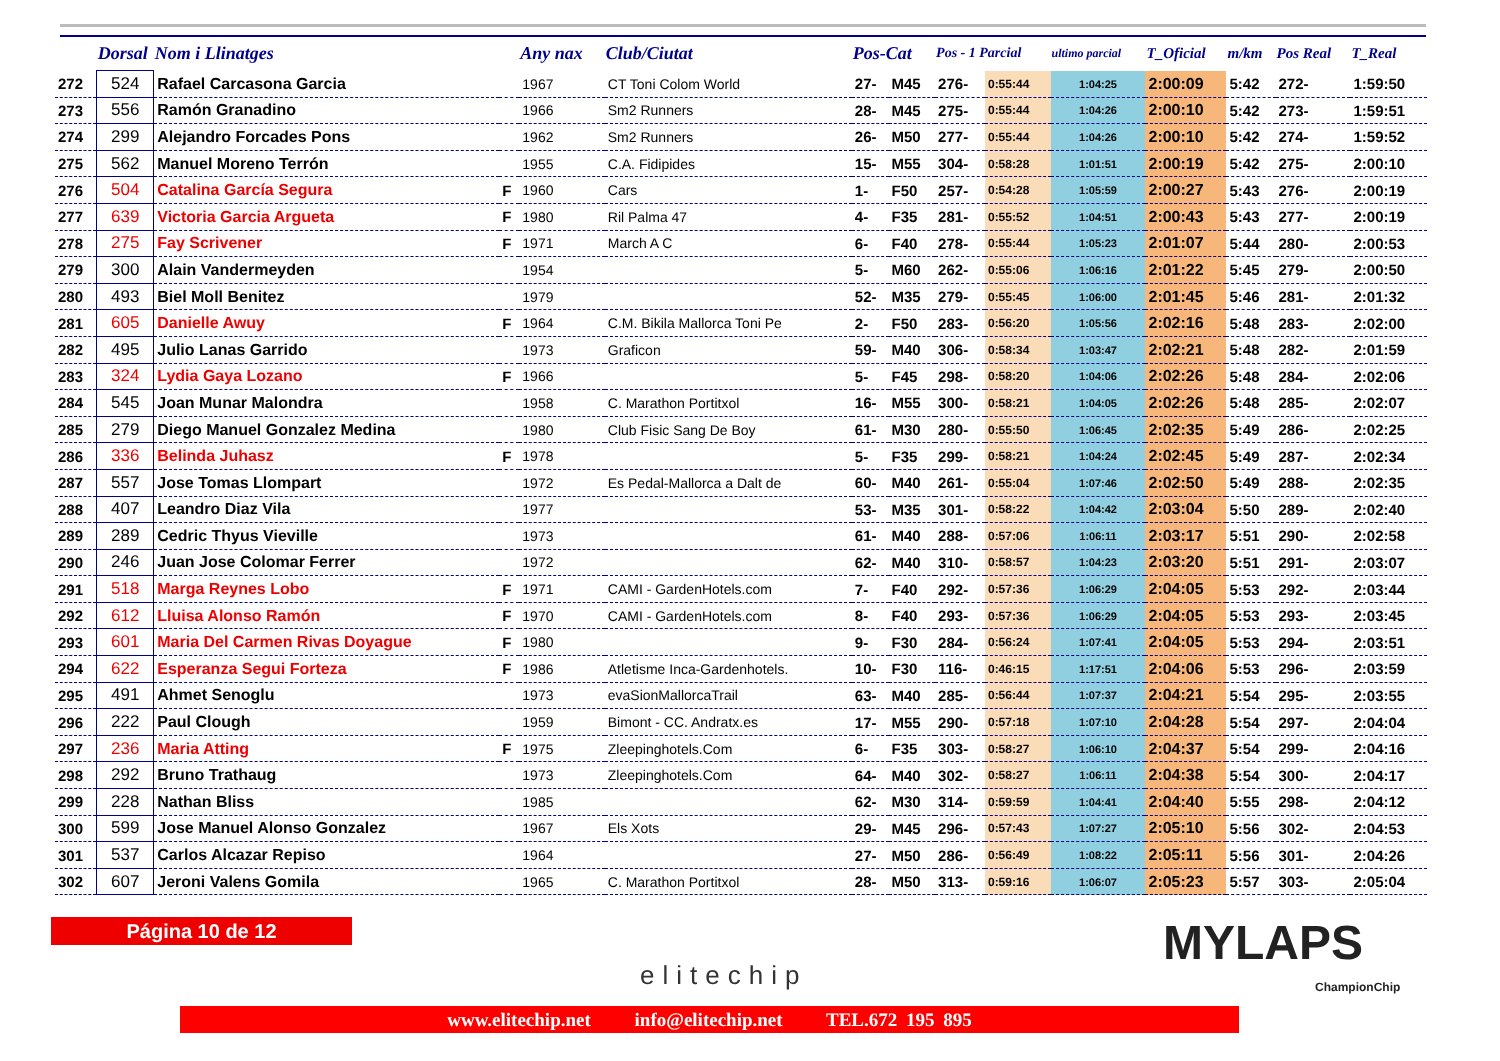| | Dorsal | Nom i Llinatges | | Any nax | Club/Ciutat | Pos-Cat | | Pos - 1 Parcial | | ultimo parcial | T_Oficial | m/km | Pos Real | T_Real |
| --- | --- | --- | --- | --- | --- | --- | --- | --- | --- | --- | --- | --- | --- | --- |
| 272 | 524 | Rafael Carcasona Garcia | | 1967 | CT Toni Colom World | 27- | M45 | 276- | 0:55:44 | 1:04:25 | 2:00:09 | 5:42 | 272- | 1:59:50 |
| 273 | 556 | Ramón Granadino | | 1966 | Sm2 Runners | 28- | M45 | 275- | 0:55:44 | 1:04:26 | 2:00:10 | 5:42 | 273- | 1:59:51 |
| 274 | 299 | Alejandro Forcades Pons | | 1962 | Sm2 Runners | 26- | M50 | 277- | 0:55:44 | 1:04:26 | 2:00:10 | 5:42 | 274- | 1:59:52 |
| 275 | 562 | Manuel Moreno Terrón | | 1955 | C.A. Fidipides | 15- | M55 | 304- | 0:58:28 | 1:01:51 | 2:00:19 | 5:42 | 275- | 2:00:10 |
| 276 | 504 | Catalina García Segura | F | 1960 | Cars | 1- | F50 | 257- | 0:54:28 | 1:05:59 | 2:00:27 | 5:43 | 276- | 2:00:19 |
| 277 | 639 | Victoria Garcia Argueta | F | 1980 | Ril Palma 47 | 4- | F35 | 281- | 0:55:52 | 1:04:51 | 2:00:43 | 5:43 | 277- | 2:00:19 |
| 278 | 275 | Fay Scrivener | F | 1971 | March A C | 6- | F40 | 278- | 0:55:44 | 1:05:23 | 2:01:07 | 5:44 | 280- | 2:00:53 |
| 279 | 300 | Alain Vandermeyden | | 1954 | | 5- | M60 | 262- | 0:55:06 | 1:06:16 | 2:01:22 | 5:45 | 279- | 2:00:50 |
| 280 | 493 | Biel Moll Benitez | | 1979 | | 52- | M35 | 279- | 0:55:45 | 1:06:00 | 2:01:45 | 5:46 | 281- | 2:01:32 |
| 281 | 605 | Danielle Awuy | F | 1964 | C.M. Bikila Mallorca Toni Pe | 2- | F50 | 283- | 0:56:20 | 1:05:56 | 2:02:16 | 5:48 | 283- | 2:02:00 |
| 282 | 495 | Julio Lanas Garrido | | 1973 | Graficon | 59- | M40 | 306- | 0:58:34 | 1:03:47 | 2:02:21 | 5:48 | 282- | 2:01:59 |
| 283 | 324 | Lydia Gaya Lozano | F | 1966 | | 5- | F45 | 298- | 0:58:20 | 1:04:06 | 2:02:26 | 5:48 | 284- | 2:02:06 |
| 284 | 545 | Joan Munar Malondra | | 1958 | C. Marathon Portitxol | 16- | M55 | 300- | 0:58:21 | 1:04:05 | 2:02:26 | 5:48 | 285- | 2:02:07 |
| 285 | 279 | Diego Manuel Gonzalez Medina | | 1980 | Club Fisic Sang De Boy | 61- | M30 | 280- | 0:55:50 | 1:06:45 | 2:02:35 | 5:49 | 286- | 2:02:25 |
| 286 | 336 | Belinda Juhasz | F | 1978 | | 5- | F35 | 299- | 0:58:21 | 1:04:24 | 2:02:45 | 5:49 | 287- | 2:02:34 |
| 287 | 557 | Jose Tomas Llompart | | 1972 | Es Pedal-Mallorca a Dalt de | 60- | M40 | 261- | 0:55:04 | 1:07:46 | 2:02:50 | 5:49 | 288- | 2:02:35 |
| 288 | 407 | Leandro Diaz Vila | | 1977 | | 53- | M35 | 301- | 0:58:22 | 1:04:42 | 2:03:04 | 5:50 | 289- | 2:02:40 |
| 289 | 289 | Cedric Thyus Vieville | | 1973 | | 61- | M40 | 288- | 0:57:06 | 1:06:11 | 2:03:17 | 5:51 | 290- | 2:02:58 |
| 290 | 246 | Juan Jose Colomar Ferrer | | 1972 | | 62- | M40 | 310- | 0:58:57 | 1:04:23 | 2:03:20 | 5:51 | 291- | 2:03:07 |
| 291 | 518 | Marga Reynes Lobo | F | 1971 | CAMI - GardenHotels.com | 7- | F40 | 292- | 0:57:36 | 1:06:29 | 2:04:05 | 5:53 | 292- | 2:03:44 |
| 292 | 612 | Lluisa Alonso Ramón | F | 1970 | CAMI - GardenHotels.com | 8- | F40 | 293- | 0:57:36 | 1:06:29 | 2:04:05 | 5:53 | 293- | 2:03:45 |
| 293 | 601 | Maria Del Carmen Rivas Doyague | F | 1980 | | 9- | F30 | 284- | 0:56:24 | 1:07:41 | 2:04:05 | 5:53 | 294- | 2:03:51 |
| 294 | 622 | Esperanza Segui Forteza | F | 1986 | Atletisme Inca-Gardenhotels. | 10- | F30 | 116- | 0:46:15 | 1:17:51 | 2:04:06 | 5:53 | 296- | 2:03:59 |
| 295 | 491 | Ahmet Senoglu | | 1973 | evaSionMallorcaTrail | 63- | M40 | 285- | 0:56:44 | 1:07:37 | 2:04:21 | 5:54 | 295- | 2:03:55 |
| 296 | 222 | Paul Clough | | 1959 | Bimont - CC. Andratx.es | 17- | M55 | 290- | 0:57:18 | 1:07:10 | 2:04:28 | 5:54 | 297- | 2:04:04 |
| 297 | 236 | Maria Atting | F | 1975 | Zleepinghotels.Com | 6- | F35 | 303- | 0:58:27 | 1:06:10 | 2:04:37 | 5:54 | 299- | 2:04:16 |
| 298 | 292 | Bruno Trathaug | | 1973 | Zleepinghotels.Com | 64- | M40 | 302- | 0:58:27 | 1:06:11 | 2:04:38 | 5:54 | 300- | 2:04:17 |
| 299 | 228 | Nathan Bliss | | 1985 | | 62- | M30 | 314- | 0:59:59 | 1:04:41 | 2:04:40 | 5:55 | 298- | 2:04:12 |
| 300 | 599 | Jose Manuel Alonso Gonzalez | | 1967 | Els Xots | 29- | M45 | 296- | 0:57:43 | 1:07:27 | 2:05:10 | 5:56 | 302- | 2:04:53 |
| 301 | 537 | Carlos Alcazar Repiso | | 1964 | | 27- | M50 | 286- | 0:56:49 | 1:08:22 | 2:05:11 | 5:56 | 301- | 2:04:26 |
| 302 | 607 | Jeroni Valens Gomila | | 1965 | C. Marathon Portitxol | 28- | M50 | 313- | 0:59:16 | 1:06:07 | 2:05:23 | 5:57 | 303- | 2:05:04 |
Página 10 de 12
elitechip
MYLAPS
ChampionChip
www.elitechip.net info@elitechip.net TEL.672 195 895